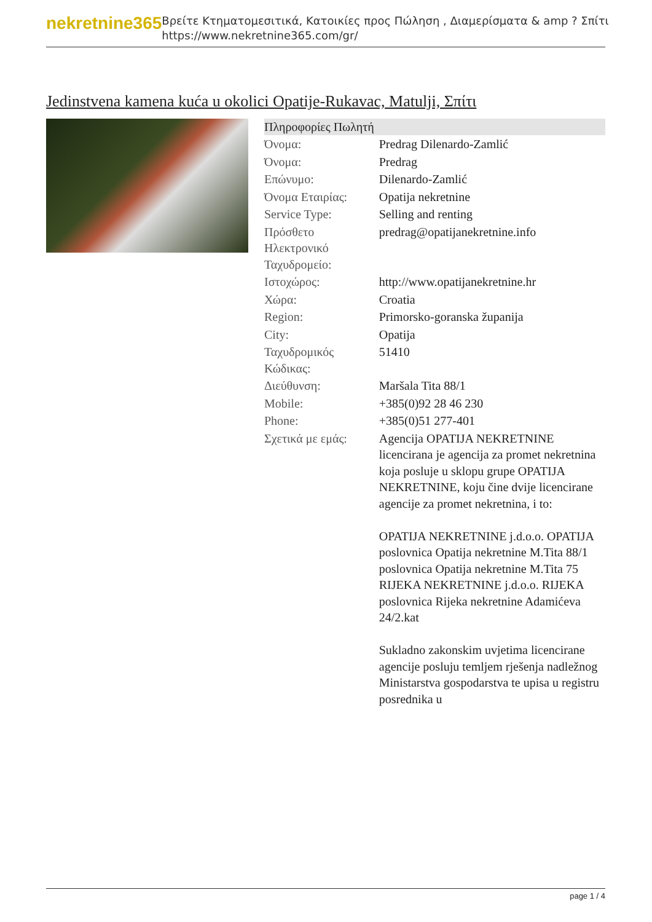nekretnine365
Βρείτε Κτηματομεσιτικά, Κατοικίες προς Πώληση , Διαμερίσματα & amp ? Σπίτι
https://www.nekretnine365.com/gr/
Jedinstvena kamena kuća u okolici Opatije-Rukavac, Matulji, Σπίτι
| Πληροφορίες Πωλητή | |
| --- | --- |
| Όνομα: | Predrag Dilenardo-Zamlić |
| Όνομα: | Predrag |
| Επώνυμο: | Dilenardo-Zamlić |
| Όνομα Εταιρίας: | Opatija nekretnine |
| Service Type: | Selling and renting |
| Πρόσθετο Ηλεκτρονικό Ταχυδρομείο: | predrag@opatijanekretnine.info |
| Ιστοχώρος: | http://www.opatijanekretnine.hr |
| Χώρα: | Croatia |
| Region: | Primorsko-goranska županija |
| City: | Opatija |
| Ταχυδρομικός Κώδικας: | 51410 |
| Διεύθυνση: | Maršala Tita 88/1 |
| Mobile: | +385(0)92 28 46 230 |
| Phone: | +385(0)51 277-401 |
| Σχετικά με εμάς: | Agencija OPATIJA NEKRETNINE licencirana je agencija za promet nekretnina koja posluje u sklopu grupe OPATIJA NEKRETNINE, koju čine dvije licencirane agencije za promet nekretnina, i to: OPATIJA NEKRETNINE j.d.o.o. OPATIJA poslovnica Opatija nekretnine M.Tita 88/1 poslovnica Opatija nekretnine M.Tita 75 RIJEKA NEKRETNINE j.d.o.o. RIJEKA poslovnica Rijeka nekretnine Adamićeva 24/2.kat Sukladno zakonskim uvjetima licencirane agencije posluju temljem rješenja nadležnog Ministarstva gospodarstva te upisa u registru posrednika u |
page 1 / 4